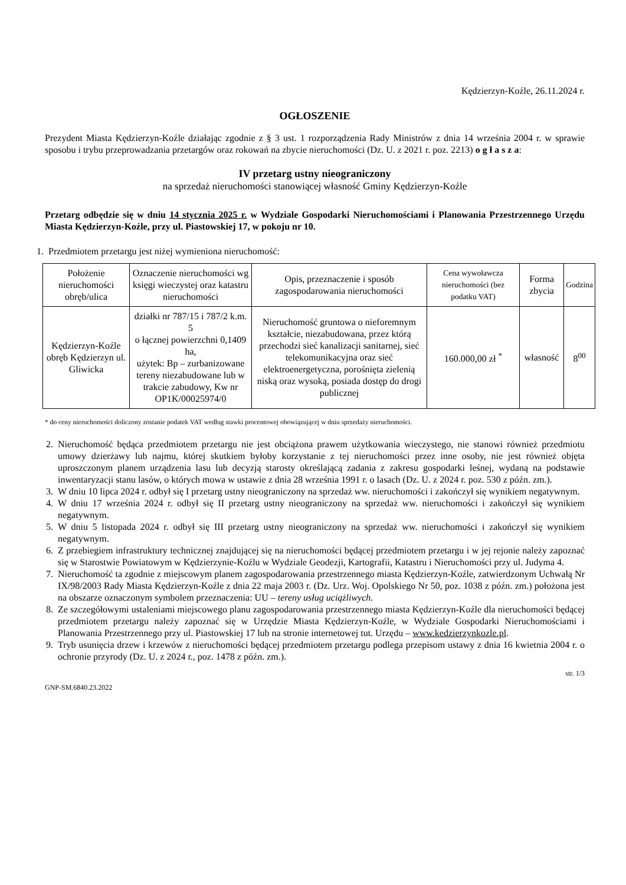Kędzierzyn-Koźle, 26.11.2024 r.
OGŁOSZENIE
Prezydent Miasta Kędzierzyn-Koźle działając zgodnie z § 3 ust. 1 rozporządzenia Rady Ministrów z dnia 14 września 2004 r. w sprawie sposobu i trybu przeprowadzania przetargów oraz rokowań na zbycie nieruchomości (Dz. U. z 2021 r. poz. 2213) o g ł a s z a:
IV przetarg ustny nieograniczony
na sprzedaż nieruchomości stanowiącej własność Gminy Kędzierzyn-Koźle
Przetarg odbędzie się w dniu 14 stycznia 2025 r. w Wydziale Gospodarki Nieruchomościami i Planowania Przestrzennego Urzędu Miasta Kędzierzyn-Koźle, przy ul. Piastowskiej 17, w pokoju nr 10.
1. Przedmiotem przetargu jest niżej wymieniona nieruchomość:
| Położenie nieruchomości obręb/ulica | Oznaczenie nieruchomości wg księgi wieczystej oraz katastru nieruchomości | Opis, przeznaczenie i sposób zagospodarowania nieruchomości | Cena wywoławcza nieruchomości (bez podatku VAT) | Forma zbycia | Godzina |
| --- | --- | --- | --- | --- | --- |
| Kędzierzyn-Koźle obręb Kędzierzyn ul. Gliwicka | działki nr 787/15 i 787/2 k.m. 5 o łącznej powierzchni 0,1409 ha, użytek: Bp – zurbanizowane tereny niezabudowane lub w trakcie zabudowy, Kw nr OP1K/00025974/0 | Nieruchomość gruntowa o nieforemnym kształcie, niezabudowana, przez którą przechodzi sieć kanalizacji sanitarnej, sieć telekomunikacyjna oraz sieć elektroenergetyczna, porośnięta zielenią niską oraz wysoką, posiada dostęp do drogi publicznej | 160.000,00 zł <sup>*</sup> | własność | 8<sup>00</sup> |
* do ceny nieruchomości doliczony zostanie podatek VAT według stawki procentowej obowiązującej w dniu sprzedaży nieruchomości.
2. Nieruchomość będąca przedmiotem przetargu nie jest obciążona prawem użytkowania wieczystego, nie stanowi również przedmiotu umowy dzierżawy lub najmu, której skutkiem byłoby korzystanie z tej nieruchomości przez inne osoby, nie jest również objęta uproszczonym planem urządzenia lasu lub decyzją starosty określającą zadania z zakresu gospodarki leśnej, wydaną na podstawie inwentaryzacji stanu lasów, o których mowa w ustawie z dnia 28 września 1991 r. o lasach (Dz. U. z 2024 r. poz. 530 z późn. zm.).
3. W dniu 10 lipca 2024 r. odbył się I przetarg ustny nieograniczony na sprzedaż ww. nieruchomości i zakończył się wynikiem negatywnym.
4. W dniu 17 września 2024 r. odbył się II przetarg ustny nieograniczony na sprzedaż ww. nieruchomości i zakończył się wynikiem negatywnym.
5. W dniu 5 listopada 2024 r. odbył się III przetarg ustny nieograniczony na sprzedaż ww. nieruchomości i zakończył się wynikiem negatywnym.
6. Z przebiegiem infrastruktury technicznej znajdującej się na nieruchomości będącej przedmiotem przetargu i w jej rejonie należy zapoznać się w Starostwie Powiatowym w Kędzierzynie-Koźlu w Wydziale Geodezji, Kartografii, Katastru i Nieruchomości przy ul. Judyma 4.
7. Nieruchomość ta zgodnie z miejscowym planem zagospodarowania przestrzennego miasta Kędzierzyn-Koźle, zatwierdzonym Uchwałą Nr IX/98/2003 Rady Miasta Kędzierzyn-Koźle z dnia 22 maja 2003 r. (Dz. Urz. Woj. Opolskiego Nr 50, poz. 1038 z późn. zm.) położona jest na obszarze oznaczonym symbolem przeznaczenia: UU – tereny usług uciążliwych.
8. Ze szczegółowymi ustaleniami miejscowego planu zagospodarowania przestrzennego miasta Kędzierzyn-Koźle dla nieruchomości będącej przedmiotem przetargu należy zapoznać się w Urzędzie Miasta Kędzierzyn-Koźle, w Wydziale Gospodarki Nieruchomościami i Planowania Przestrzennego przy ul. Piastowskiej 17 lub na stronie internetowej tut. Urzędu – www.kedzierzynkozle.pl.
9. Tryb usunięcia drzew i krzewów z nieruchomości będącej przedmiotem przetargu podlega przepisom ustawy z dnia 16 kwietnia 2004 r. o ochronie przyrody (Dz. U. z 2024 r., poz. 1478 z późn. zm.).
str. 1/3
GNP-SM.6840.23.2022